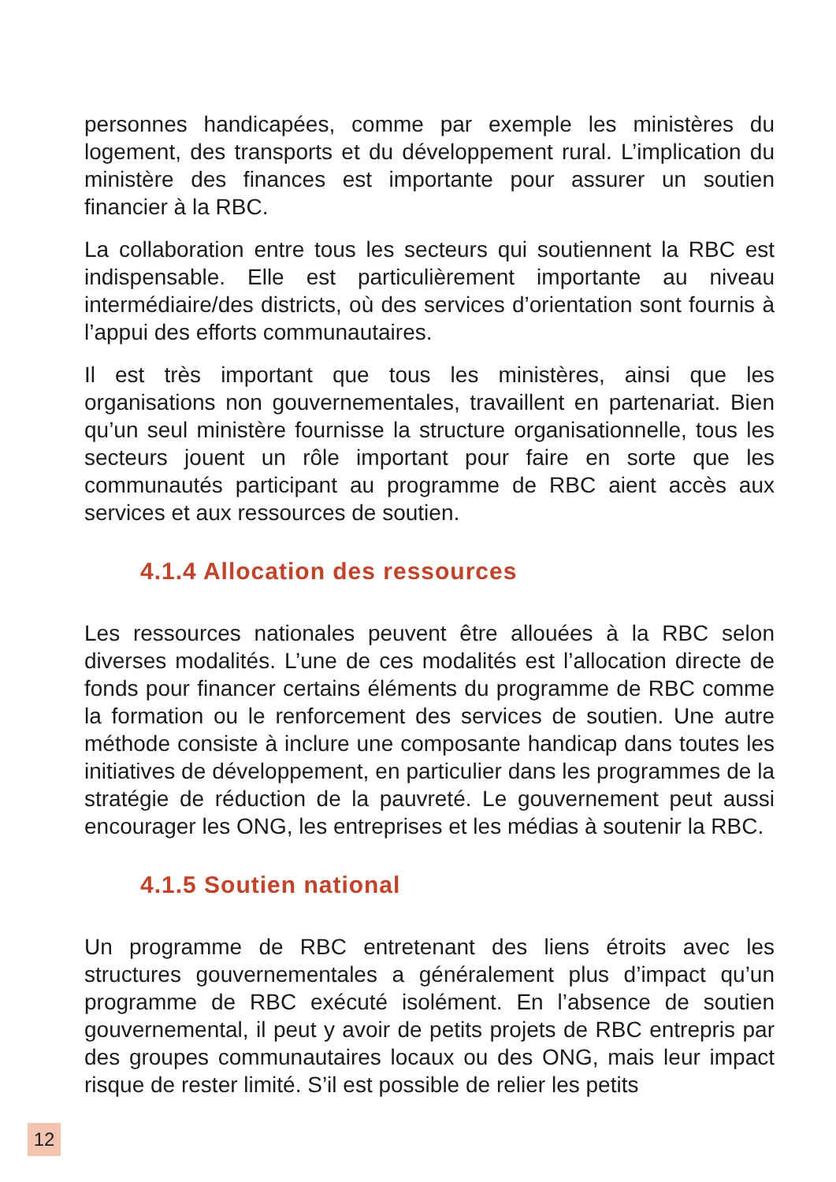personnes handicapées, comme par exemple les ministères du logement, des transports et du développement rural. L’implication du ministère des finances est importante pour assurer un soutien financier à la RBC.
La collaboration entre tous les secteurs qui soutiennent la RBC est indispensable. Elle est particulièrement importante au niveau intermédiaire/des districts, où des services d’orientation sont fournis à l’appui des efforts communautaires.
Il est très important que tous les ministères, ainsi que les organisations non gouvernementales, travaillent en partenariat. Bien qu’un seul ministère fournisse la structure organisationnelle, tous les secteurs jouent un rôle important pour faire en sorte que les communautés participant au programme de RBC aient accès aux services et aux ressources de soutien.
4.1.4 Allocation des ressources
Les ressources nationales peuvent être allouées à la RBC selon diverses modalités. L’une de ces modalités est l’allocation directe de fonds pour financer certains éléments du programme de RBC comme la formation ou le renforcement des services de soutien. Une autre méthode consiste à inclure une composante handicap dans toutes les initiatives de développement, en particulier dans les programmes de la stratégie de réduction de la pauvreté. Le gouvernement peut aussi encourager les ONG, les entreprises et les médias à soutenir la RBC.
4.1.5 Soutien national
Un programme de RBC entretenant des liens étroits avec les structures gouvernementales a généralement plus d’impact qu’un programme de RBC exécuté isolément. En l’absence de soutien gouvernemental, il peut y avoir de petits projets de RBC entrepris par des groupes communautaires locaux ou des ONG, mais leur impact risque de rester limité. S’il est possible de relier les petits
12